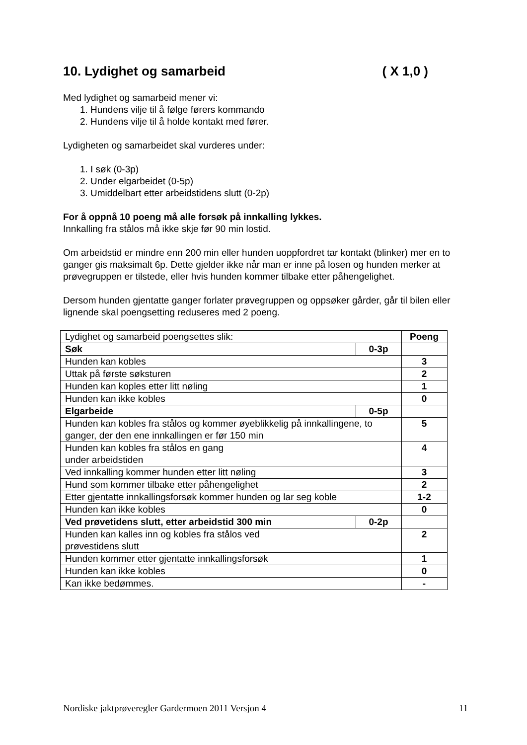10. Lydighet og samarbeid ( X 1,0 )
Med lydighet og samarbeid mener vi:
1. Hundens vilje til å følge førers kommando
2. Hundens vilje til å holde kontakt med fører.
Lydigheten og samarbeidet skal vurderes under:
1. I søk (0-3p)
2. Under elgarbeidet (0-5p)
3. Umiddelbart etter arbeidstidens slutt (0-2p)
For å oppnå 10 poeng må alle forsøk på innkalling lykkes.
Innkalling fra stålos må ikke skje før 90 min lostid.
Om arbeidstid er mindre enn 200 min eller hunden uoppfordret tar kontakt (blinker) mer en to ganger gis maksimalt 6p. Dette gjelder ikke når man er inne på losen og hunden merker at prøvegruppen er tilstede, eller hvis hunden kommer tilbake etter påhengelighet.
Dersom hunden gjentatte ganger forlater prøvegruppen og oppsøker gårder, går til bilen eller lignende skal poengsetting reduseres med 2 poeng.
| Lydighet og samarbeid poengsettes slik: | | Poeng |
| Søk | 0-3p | |
| Hunden kan kobles | | 3 |
| Uttak på første søksturen | | 2 |
| Hunden kan koples etter litt nøling | | 1 |
| Hunden kan ikke kobles | | 0 |
| Elgarbeide | 0-5p | |
| Hunden kan kobles fra stålos og kommer øyeblikkelig på innkallingene, to ganger, der den ene innkallingen er før 150 min | | 5 |
| Hunden kan kobles fra stålos en gang under arbeidstiden | | 4 |
| Ved innkalling kommer hunden etter litt nøling | | 3 |
| Hund som kommer tilbake etter påhengelighet | | 2 |
| Etter gjentatte innkallingsforsøk kommer hunden og lar seg koble | | 1-2 |
| Hunden kan ikke kobles | | 0 |
| Ved prøvetidens slutt, etter arbeidstid 300 min | 0-2p | |
| Hunden kan kalles inn og kobles fra stålos ved prøvestidens slutt | | 2 |
| Hunden kommer etter gjentatte innkallingsforsøk | | 1 |
| Hunden kan ikke kobles | | 0 |
| Kan ikke bedømmes. | | - |
Nordiske jaktprøveregler Gardermoen 2011 Versjon 4 11